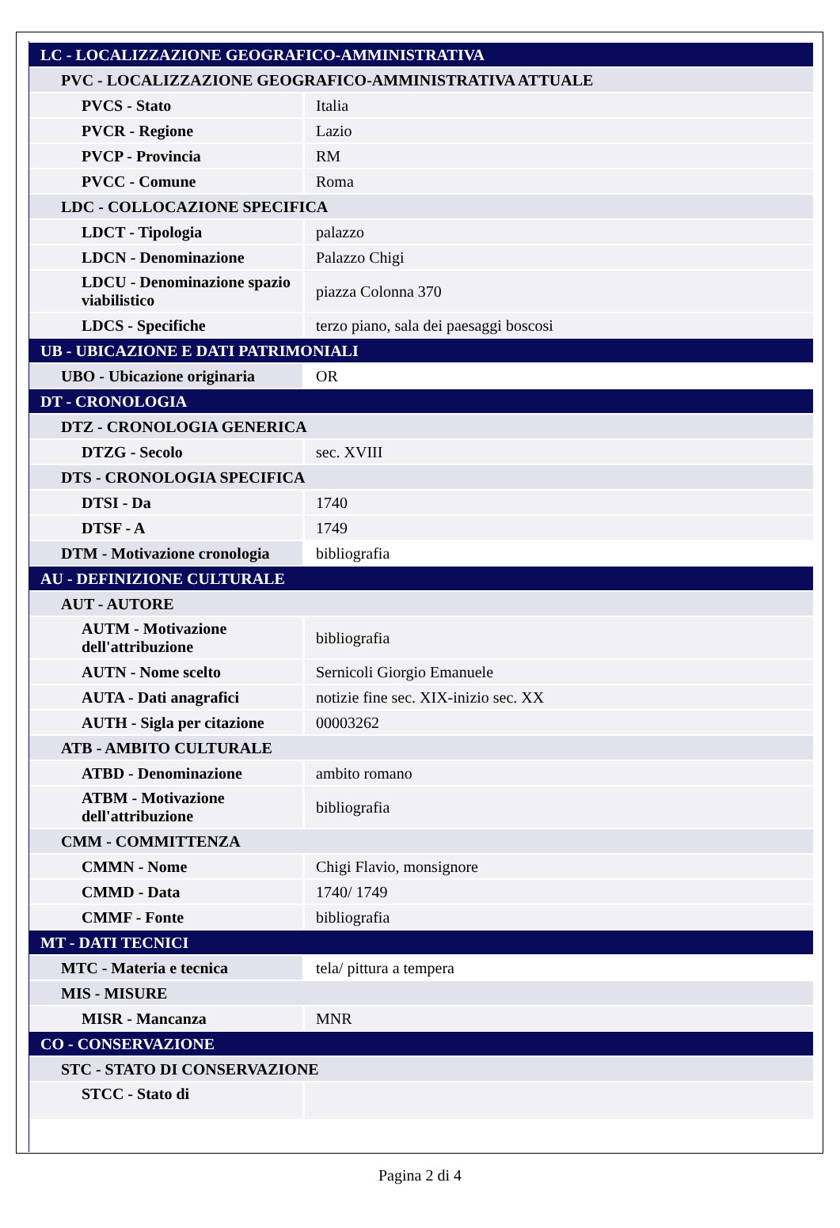| LC - LOCALIZZAZIONE GEOGRAFICO-AMMINISTRATIVA | |
| PVC - LOCALIZZAZIONE GEOGRAFICO-AMMINISTRATIVA ATTUALE | |
| PVCS - Stato | Italia |
| PVCR - Regione | Lazio |
| PVCP - Provincia | RM |
| PVCC - Comune | Roma |
| LDC - COLLOCAZIONE SPECIFICA | |
| LDCT - Tipologia | palazzo |
| LDCN - Denominazione | Palazzo Chigi |
| LDCU - Denominazione spazio viabilistico | piazza Colonna 370 |
| LDCS - Specifiche | terzo piano, sala dei paesaggi boscosi |
| UB - UBICAZIONE E DATI PATRIMONIALI | |
| UBO - Ubicazione originaria | OR |
| DT - CRONOLOGIA | |
| DTZ - CRONOLOGIA GENERICA | |
| DTZG - Secolo | sec. XVIII |
| DTS - CRONOLOGIA SPECIFICA | |
| DTSI - Da | 1740 |
| DTSF - A | 1749 |
| DTM - Motivazione cronologia | bibliografia |
| AU - DEFINIZIONE CULTURALE | |
| AUT - AUTORE | |
| AUTM - Motivazione dell'attribuzione | bibliografia |
| AUTN - Nome scelto | Sernicoli Giorgio Emanuele |
| AUTA - Dati anagrafici | notizie fine sec. XIX-inizio sec. XX |
| AUTH - Sigla per citazione | 00003262 |
| ATB - AMBITO CULTURALE | |
| ATBD - Denominazione | ambito romano |
| ATBM - Motivazione dell'attribuzione | bibliografia |
| CMM - COMMITTENZA | |
| CMMN - Nome | Chigi Flavio, monsignore |
| CMMD - Data | 1740/ 1749 |
| CMMF - Fonte | bibliografia |
| MT - DATI TECNICI | |
| MTC - Materia e tecnica | tela/ pittura a tempera |
| MIS - MISURE | |
| MISR - Mancanza | MNR |
| CO - CONSERVAZIONE | |
| STC - STATO DI CONSERVAZIONE | |
| STCC - Stato di | |
Pagina 2 di 4